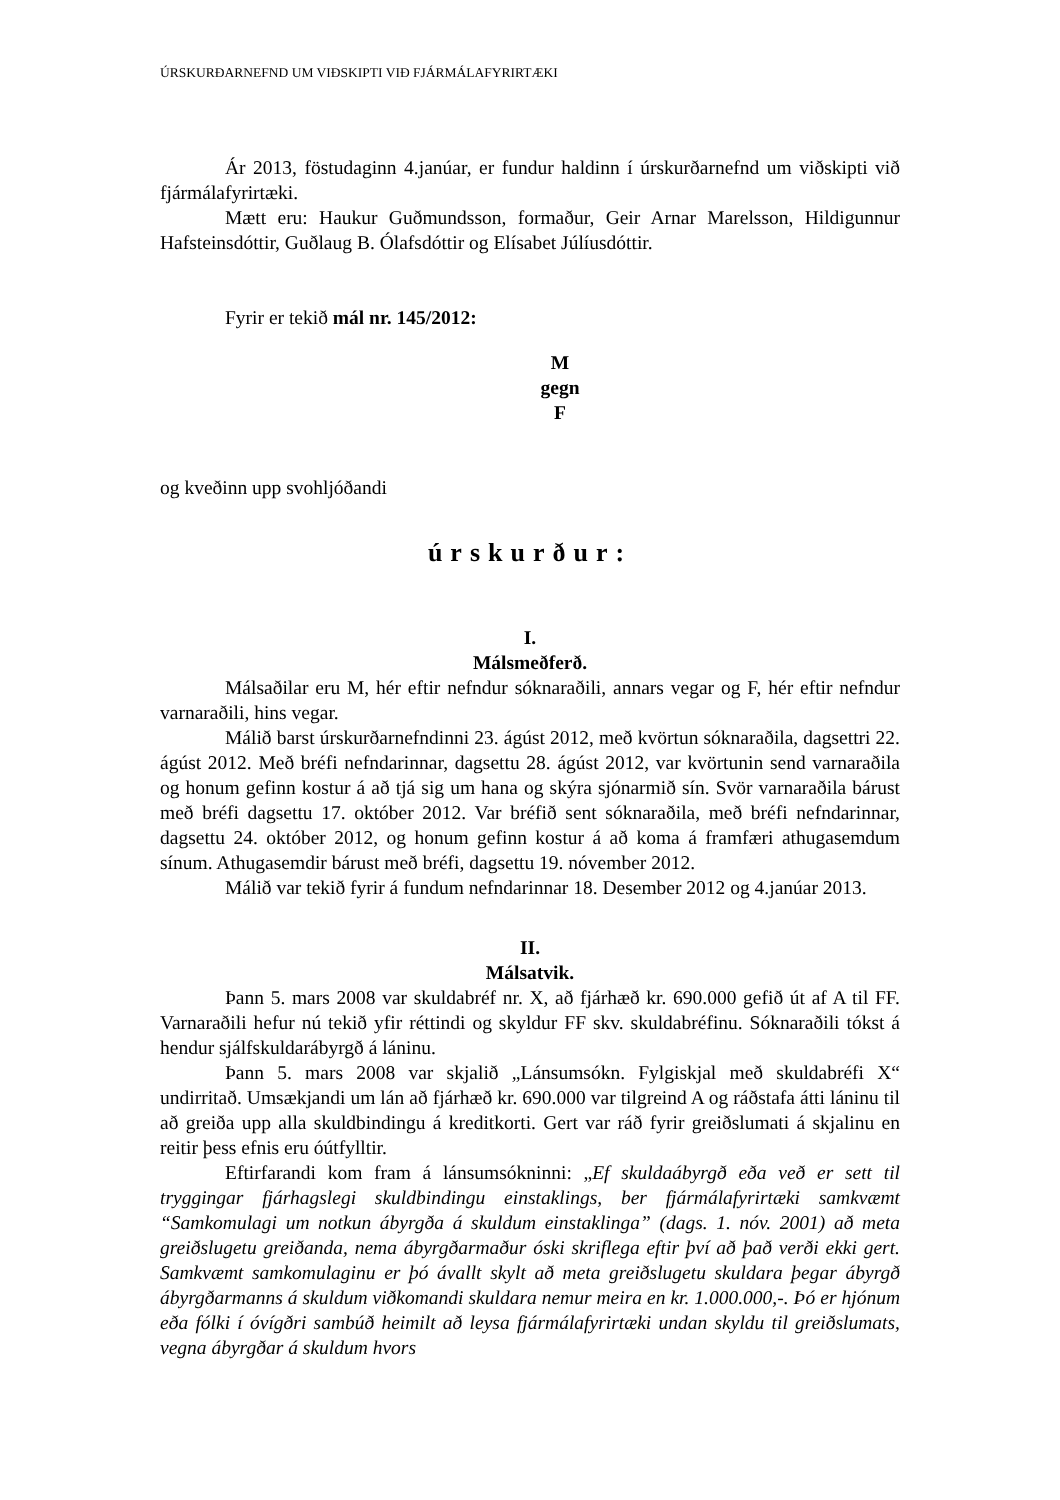ÚRSKURÐARNEFND UM VIÐSKIPTI VIÐ FJÁRMÁLAFYRIRTÆKI
Ár 2013, föstudaginn 4.janúar, er fundur haldinn í úrskurðarnefnd um viðskipti við fjármálafyrirtæki.
Mætt eru: Haukur Guðmundsson, formaður, Geir Arnar Marelsson, Hildigunnur Hafsteinsdóttir, Guðlaug B. Ólafsdóttir og Elísabet Júlíusdóttir.
Fyrir er tekið mál nr. 145/2012:
M
gegn
F
og kveðinn upp svohljóðandi
úrskurður:
I.
Málsmeðferð.
Málsaðilar eru M, hér eftir nefndur sóknaraðili, annars vegar og F, hér eftir nefndur varnaraðili, hins vegar.
Málið barst úrskurðarnefndinni 23. ágúst 2012, með kvörtun sóknaraðila, dagsettri 22. ágúst 2012. Með bréfi nefndarinnar, dagsettu 28. ágúst 2012, var kvörtunin send varnaraðila og honum gefinn kostur á að tjá sig um hana og skýra sjónarmið sín. Svör varnaraðila bárust með bréfi dagsettu 17. október 2012. Var bréfið sent sóknaraðila, með bréfi nefndarinnar, dagsettu 24. október 2012, og honum gefinn kostur á að koma á framfæri athugasemdum sínum. Athugasemdir bárust með bréfi, dagsettu 19. nóvember 2012.
Málið var tekið fyrir á fundum nefndarinnar 18. Desember 2012 og 4.janúar 2013.
II.
Málsatvik.
Þann 5. mars 2008 var skuldabréf nr. X, að fjárhæð kr. 690.000 gefið út af A til FF. Varnaraðili hefur nú tekið yfir réttindi og skyldur FF skv. skuldabréfinu. Sóknaraðili tókst á hendur sjálfskuldarábyrgð á láninu.
Þann 5. mars 2008 var skjalið „Lánsumsókn. Fylgiskjal með skuldabréfi X“ undirritað. Umsækjandi um lán að fjárhæð kr. 690.000 var tilgreind A og ráðstafa átti láninu til að greiða upp alla skuldbindingu á kreditkorti. Gert var ráð fyrir greiðslumati á skjalinu en reitir þess efnis eru óútfylltir.
Eftirfarandi kom fram á lánsumsókninni: „Ef skuldaábyrgð eða veð er sett til tryggingar fjárhagslegi skuldbindingu einstaklings, ber fjármálafyrirtæki samkvæmt “Samkomulagi um notkun ábyrgða á skuldum einstaklinga” (dags. 1. nóv. 2001) að meta greiðslugetu greiðanda, nema ábyrgðarmaður óski skriflega eftir því að það verði ekki gert. Samkvæmt samkomulaginu er þó ávallt skylt að meta greiðslugetu skuldara þegar ábyrgð ábyrgðarmanns á skuldum viðkomandi skuldara nemur meira en kr. 1.000.000,-. Þó er hjónum eða fólki í óvígðri sambúð heimilt að leysa fjármálafyrirtæki undan skyldu til greiðslumats, vegna ábyrgðar á skuldum hvors